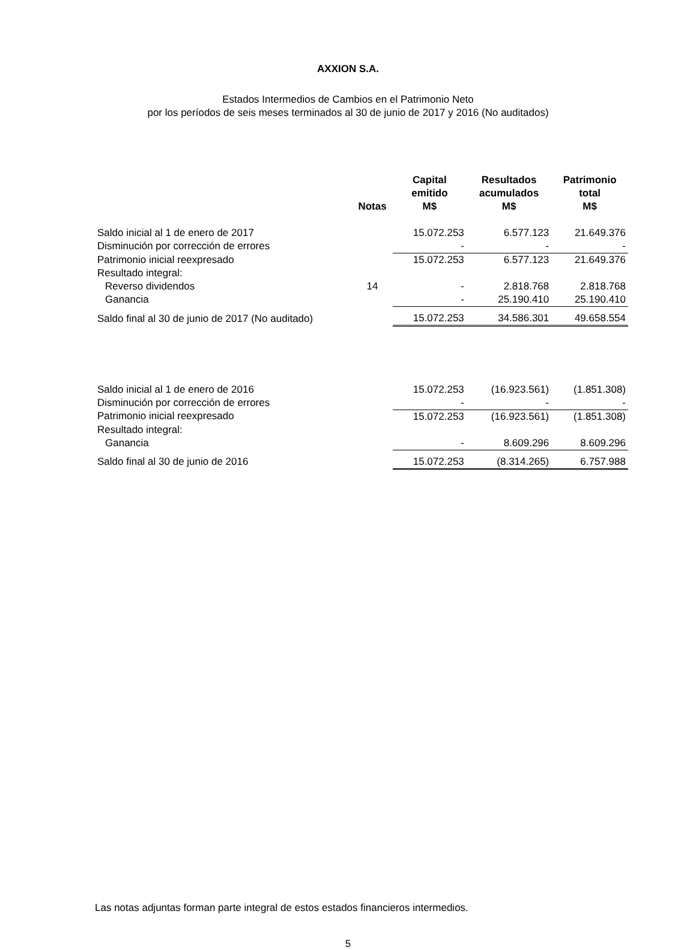AXXION S.A.
Estados Intermedios de Cambios en el Patrimonio Neto
por los períodos de seis meses terminados al 30 de junio de 2017 y 2016 (No auditados)
| | Notas | Capital emitido M$ | Resultados acumulados M$ | Patrimonio total M$ |
| --- | --- | --- | --- | --- |
| Saldo inicial al 1 de enero de 2017 | | 15.072.253 | 6.577.123 | 21.649.376 |
| Disminución por corrección de errores | | - | - | - |
| Patrimonio inicial reexpresado | | 15.072.253 | 6.577.123 | 21.649.376 |
| Resultado integral: | | | | |
| Reverso dividendos | 14 | - | 2.818.768 | 2.818.768 |
| Ganancia | | - | 25.190.410 | 25.190.410 |
| Saldo final al 30 de junio de 2017 (No auditado) | | 15.072.253 | 34.586.301 | 49.658.554 |
| Saldo inicial al 1 de enero de 2016 | | 15.072.253 | (16.923.561) | (1.851.308) |
| Disminución por corrección de errores | | - | - | - |
| Patrimonio inicial reexpresado | | 15.072.253 | (16.923.561) | (1.851.308) |
| Resultado integral: | | | | |
| Ganancia | | - | 8.609.296 | 8.609.296 |
| Saldo final al 30 de junio de 2016 | | 15.072.253 | (8.314.265) | 6.757.988 |
Las notas adjuntas forman parte integral de estos estados financieros intermedios.
5